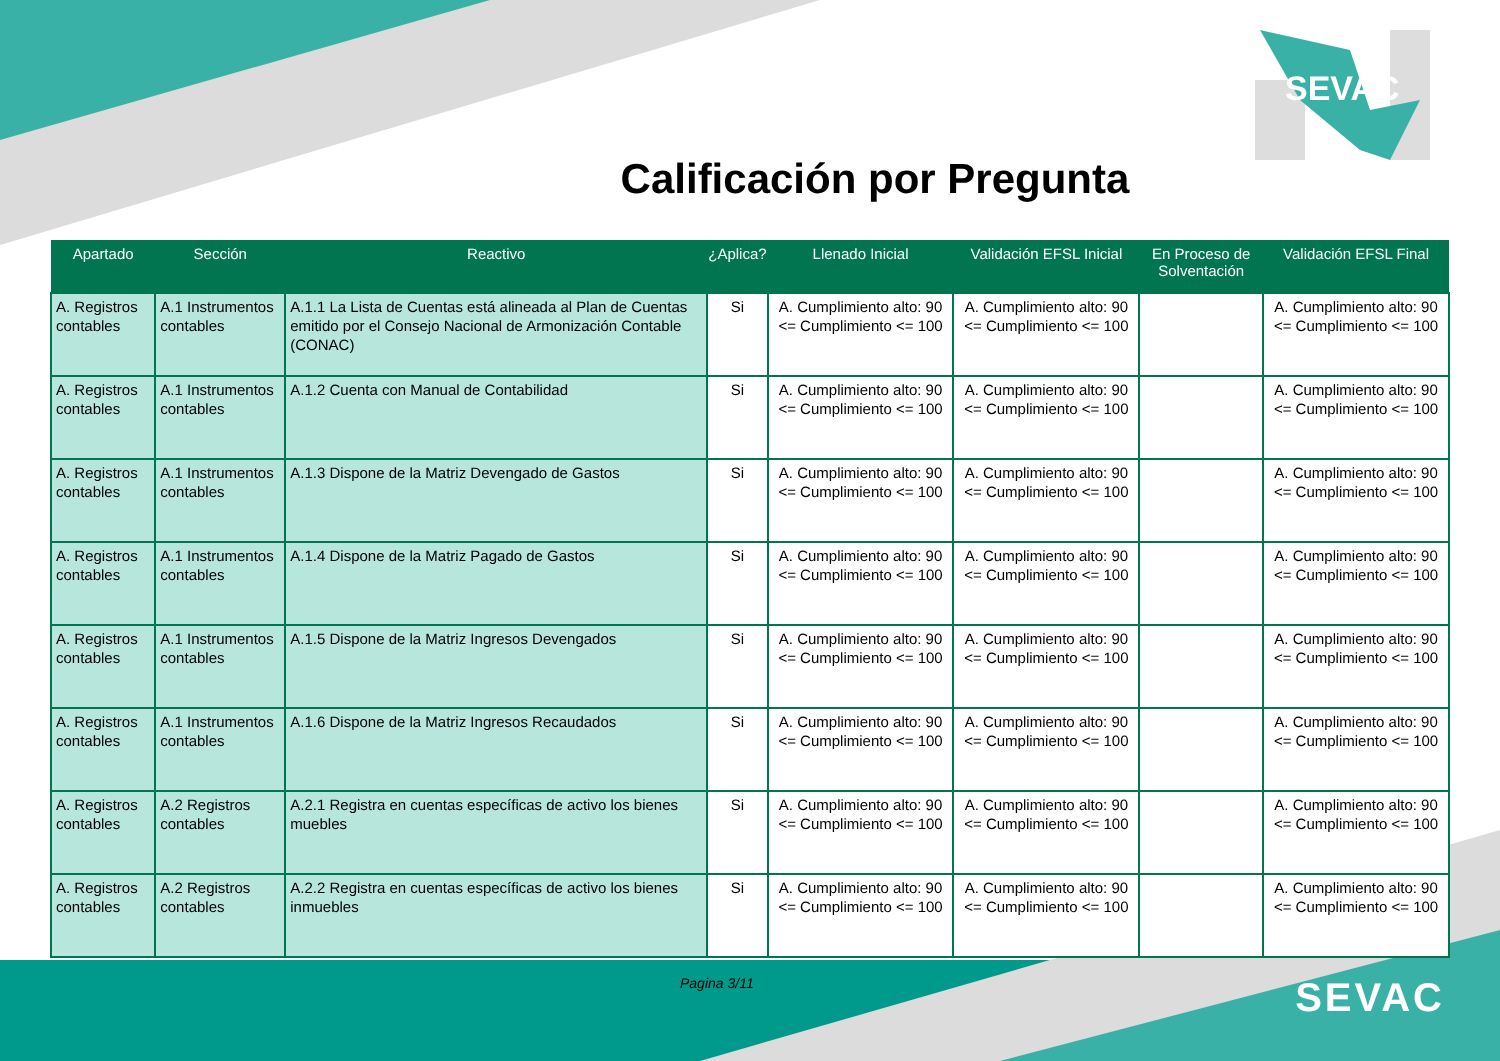SEVAC
Calificación por Pregunta
| Apartado | Sección | Reactivo | ¿Aplica? | Llenado Inicial | Validación EFSL Inicial | En Proceso de Solventación | Validación EFSL Final |
| --- | --- | --- | --- | --- | --- | --- | --- |
| A. Registros contables | A.1 Instrumentos contables | A.1.1 La Lista de Cuentas está alineada al Plan de Cuentas emitido por el Consejo Nacional de Armonización Contable (CONAC) | Si | A. Cumplimiento alto: 90 <= Cumplimiento <= 100 | A. Cumplimiento alto: 90 <= Cumplimiento <= 100 | | A. Cumplimiento alto: 90 <= Cumplimiento <= 100 |
| A. Registros contables | A.1 Instrumentos contables | A.1.2 Cuenta con Manual de Contabilidad | Si | A. Cumplimiento alto: 90 <= Cumplimiento <= 100 | A. Cumplimiento alto: 90 <= Cumplimiento <= 100 | | A. Cumplimiento alto: 90 <= Cumplimiento <= 100 |
| A. Registros contables | A.1 Instrumentos contables | A.1.3 Dispone de la Matriz Devengado de Gastos | Si | A. Cumplimiento alto: 90 <= Cumplimiento <= 100 | A. Cumplimiento alto: 90 <= Cumplimiento <= 100 | | A. Cumplimiento alto: 90 <= Cumplimiento <= 100 |
| A. Registros contables | A.1 Instrumentos contables | A.1.4 Dispone de la Matriz Pagado de Gastos | Si | A. Cumplimiento alto: 90 <= Cumplimiento <= 100 | A. Cumplimiento alto: 90 <= Cumplimiento <= 100 | | A. Cumplimiento alto: 90 <= Cumplimiento <= 100 |
| A. Registros contables | A.1 Instrumentos contables | A.1.5 Dispone de la Matriz Ingresos Devengados | Si | A. Cumplimiento alto: 90 <= Cumplimiento <= 100 | A. Cumplimiento alto: 90 <= Cumplimiento <= 100 | | A. Cumplimiento alto: 90 <= Cumplimiento <= 100 |
| A. Registros contables | A.1 Instrumentos contables | A.1.6 Dispone de la Matriz Ingresos Recaudados | Si | A. Cumplimiento alto: 90 <= Cumplimiento <= 100 | A. Cumplimiento alto: 90 <= Cumplimiento <= 100 | | A. Cumplimiento alto: 90 <= Cumplimiento <= 100 |
| A. Registros contables | A.2 Registros contables | A.2.1 Registra en cuentas específicas de activo los bienes muebles | Si | A. Cumplimiento alto: 90 <= Cumplimiento <= 100 | A. Cumplimiento alto: 90 <= Cumplimiento <= 100 | | A. Cumplimiento alto: 90 <= Cumplimiento <= 100 |
| A. Registros contables | A.2 Registros contables | A.2.2 Registra en cuentas específicas de activo los bienes inmuebles | Si | A. Cumplimiento alto: 90 <= Cumplimiento <= 100 | A. Cumplimiento alto: 90 <= Cumplimiento <= 100 | | A. Cumplimiento alto: 90 <= Cumplimiento <= 100 |
Pagina 3/11 SEVAC